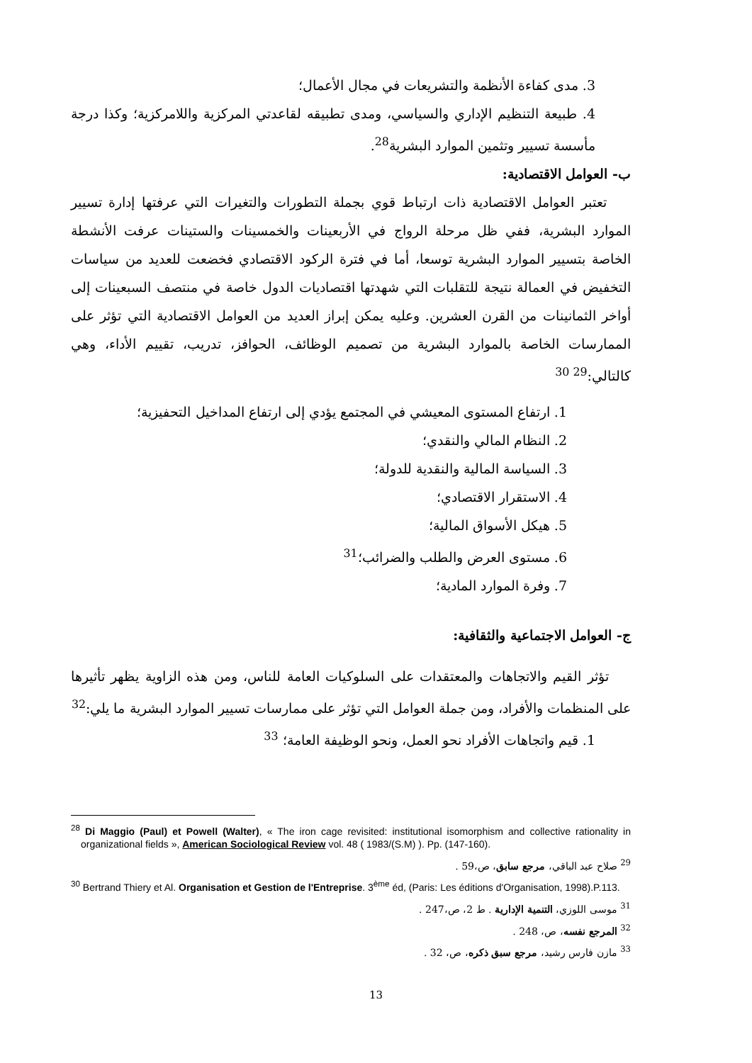3. مدى كفاءة الأنظمة والتشريعات في مجال الأعمال؛
4. طبيعة التنظيم الإداري والسياسي، ومدى تطبيقه لقاعدتي المركزية واللامركزية؛ وكذا درجة مأسسة تسيير وتثمين الموارد البشرية<sup>28</sup>.
ب- العوامل الاقتصادية:
تعتبر العوامل الاقتصادية ذات ارتباط قوي بجملة التطورات والتغيرات التي عرفتها إدارة تسيير الموارد البشرية، ففي ظل مرحلة الرواج في الأربعينات والخمسينات والستينات عرفت الأنشطة الخاصة بتسيير الموارد البشرية توسعا، أما في فترة الركود الاقتصادي فخضعت للعديد من سياسات التخفيض في العمالة نتيجة للتقلبات التي شهدتها اقتصاديات الدول خاصة في منتصف السبعينات إلى أواخر الثمانينات من القرن العشرين. وعليه يمكن إبراز العديد من العوامل الاقتصادية التي تؤثر على الممارسات الخاصة بالموارد البشرية من تصميم الوظائف، الحوافز، تدريب، تقييم الأداء، وهي كالتالي:<sup>29 30</sup>
1. ارتفاع المستوى المعيشي في المجتمع يؤدي إلى ارتفاع المداخيل التحفيزية؛
2. النظام المالي والنقدي؛
3. السياسة المالية والنقدية للدولة؛
4. الاستقرار الاقتصادي؛
5. هيكل الأسواق المالية؛
6. مستوى العرض والطلب والضرائب؛<sup>31</sup>
7. وفرة الموارد المادية؛
ج- العوامل الاجتماعية والثقافية:
تؤثر القيم والاتجاهات والمعتقدات على السلوكيات العامة للناس، ومن هذه الزاوية يظهر تأثيرها على المنظمات والأفراد، ومن جملة العوامل التي تؤثر على ممارسات تسيير الموارد البشرية ما يلي:<sup>32</sup>
1. قيم واتجاهات الأفراد نحو العمل، ونحو الوظيفة العامة؛ <sup>33</sup>
<sup>28</sup> Di Maggio (Paul) et Powell (Walter), « The iron cage revisited: institutional isomorphism and collective rationality in organizational fields », American Sociological Review vol. 48 ( 1983/(S.M) ). Pp. (147-160).
<sup>29</sup> صلاح عبد الباقي، مرجع سابق، ص،59 .
<sup>30</sup> Bertrand Thiery et Al. Organisation et Gestion de l'Entreprise. 3<sup>ème</sup> éd, (Paris: Les éditions d'Organisation, 1998).P.113.
<sup>31</sup> موسى اللوزي، التنمية الإدارية . ط 2، ص،247 .
<sup>32</sup> المرجع نفسه، ص، 248 .
<sup>33</sup> مازن فارس رشيد، مرجع سبق ذكره، ص، 32 .
13